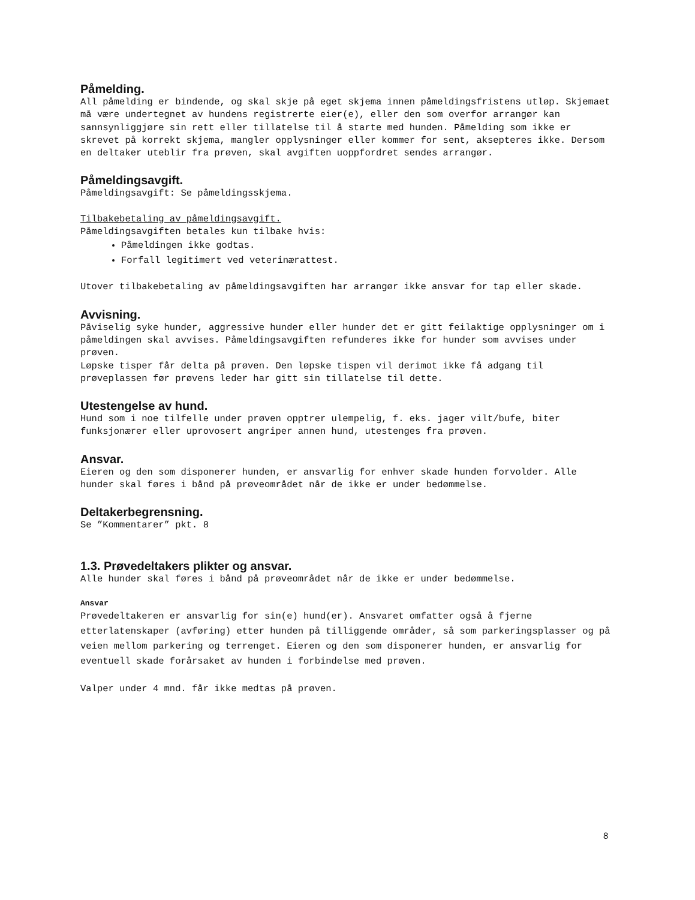Påmelding.
All påmelding er bindende, og skal skje på eget skjema innen påmeldingsfristens utløp. Skjemaet må være undertegnet av hundens registrerte eier(e), eller den som overfor arrangør kan sannsynliggjøre sin rett eller tillatelse til å starte med hunden. Påmelding som ikke er skrevet på korrekt skjema, mangler opplysninger eller kommer for sent, aksepteres ikke. Dersom en deltaker uteblir fra prøven, skal avgiften uoppfordret sendes arrangør.
Påmeldingsavgift.
Påmeldingsavgift: Se påmeldingsskjema.
Tilbakebetaling av påmeldingsavgift.
Påmeldingsavgiften betales kun tilbake hvis:
Påmeldingen ikke godtas.
Forfall legitimert ved veterinærattest.
Utover tilbakebetaling av påmeldingsavgiften har arrangør ikke ansvar for tap eller skade.
Avvisning.
Påviselig syke hunder, aggressive hunder eller hunder det er gitt feilaktige opplysninger om i påmeldingen skal avvises. Påmeldingsavgiften refunderes ikke for hunder som avvises under prøven.
Løpske tisper får delta på prøven. Den løpske tispen vil derimot ikke få adgang til prøveplassen før prøvens leder har gitt sin tillatelse til dette.
Utestengelse av hund.
Hund som i noe tilfelle under prøven opptrer ulempelig, f. eks. jager vilt/bufe, biter funksjonærer eller uprovosert angriper annen hund, utestenges fra prøven.
Ansvar.
Eieren og den som disponerer hunden, er ansvarlig for enhver skade hunden forvolder. Alle hunder skal føres i bånd på prøveområdet når de ikke er under bedømmelse.
Deltakerbegrensning.
Se ”Kommentarer” pkt. 8
1.3. Prøvedeltakers plikter og ansvar.
Alle hunder skal føres i bånd på prøveområdet når de ikke er under bedømmelse.
Ansvar
Prøvedeltakeren er ansvarlig for sin(e) hund(er). Ansvaret omfatter også å fjerne etterlatenskaper (avføring) etter hunden på tilliggende områder, så som parkeringsplasser og på veien mellom parkering og terrenget. Eieren og den som disponerer hunden, er ansvarlig for eventuell skade forårsaket av hunden i forbindelse med prøven.
Valper under 4 mnd. får ikke medtas på prøven.
8